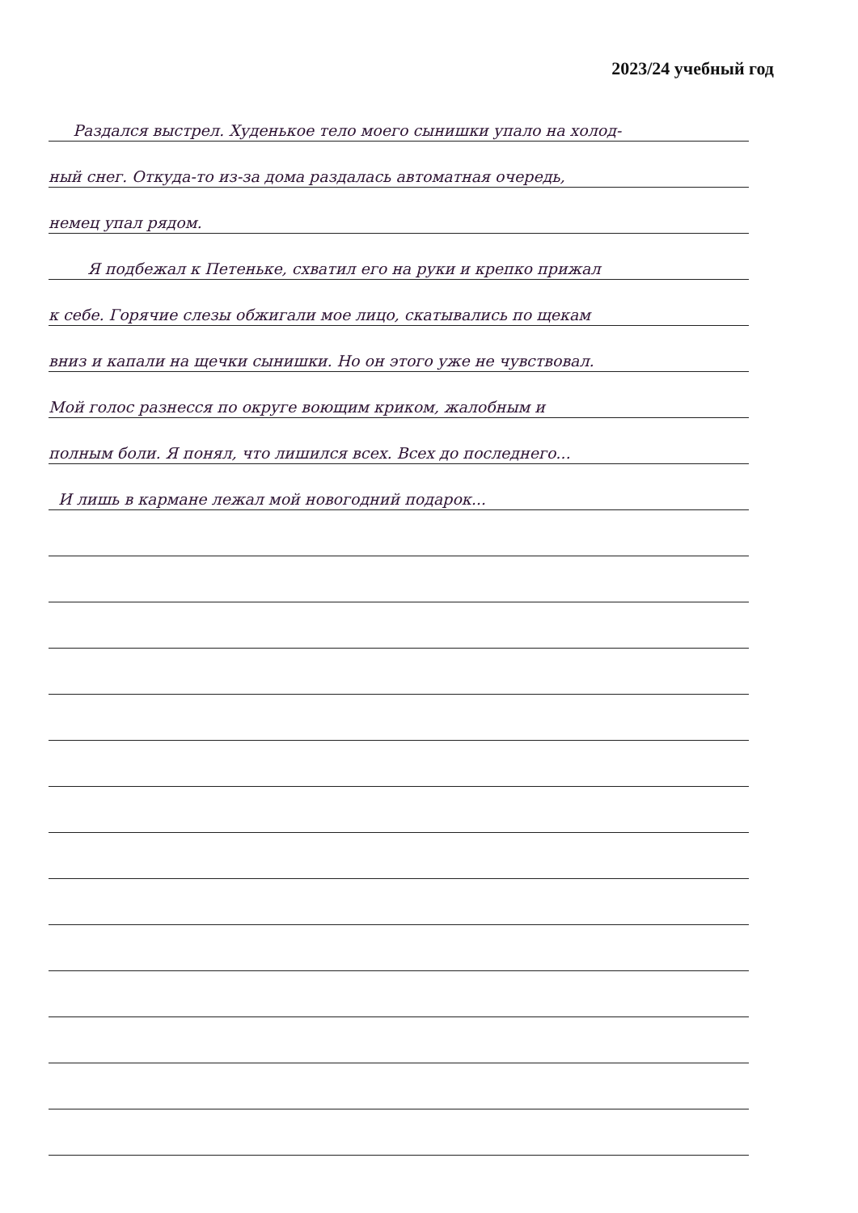2023/24 учебный год
Раздался выстрел. Худенькое тело моего сынишки упало на холод-
ный снег. Откуда-то из-за дома раздалась автоматная очередь,
немец упал рядом.
Я подбежал к Петеньке, схватил его на руки и крепко прижал
к себе. Горячие слезы обжигали мое лицо, скатывались по щекам
вниз и капали на щечки сынишки. Но он этого уже не чувствовал.
Мой голос разнесся по округе воющим криком, жалобным и
полным боли. Я понял, что лишился всех. Всех до последнего...
И лишь в кармане лежал мой новогодний подарок...